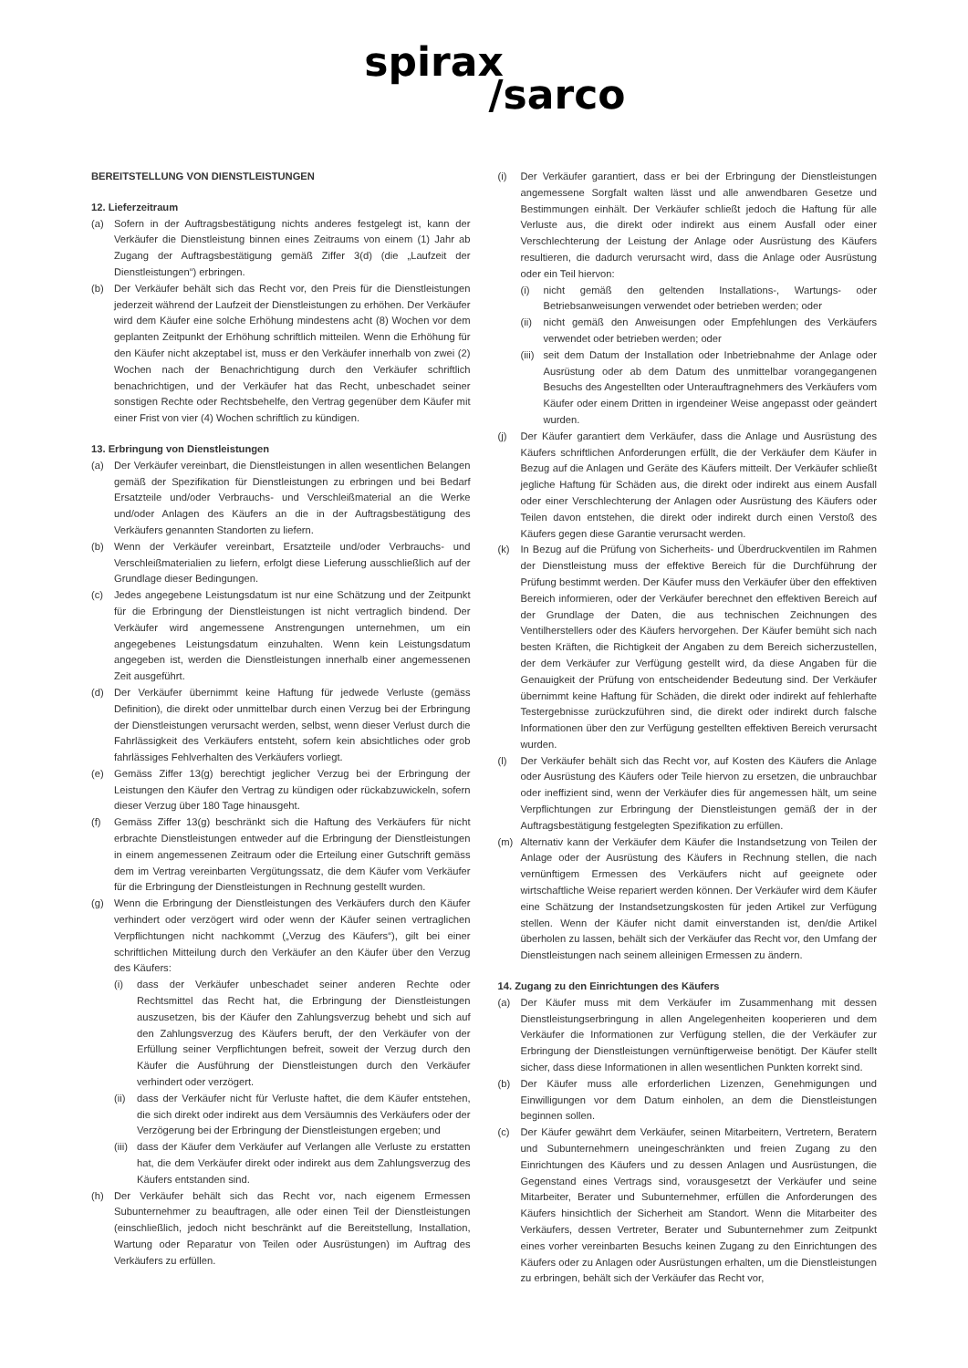spirax
/sarco
BEREITSTELLUNG VON DIENSTLEISTUNGEN
12. Lieferzeitraum
(a) Sofern in der Auftragsbestätigung nichts anderes festgelegt ist, kann der Verkäufer die Dienstleistung binnen eines Zeitraums von einem (1) Jahr ab Zugang der Auftragsbestätigung gemäß Ziffer 3(d) (die „Laufzeit der Dienstleistungen“) erbringen.
(b) Der Verkäufer behält sich das Recht vor, den Preis für die Dienstleistungen jederzeit während der Laufzeit der Dienstleistungen zu erhöhen. Der Verkäufer wird dem Käufer eine solche Erhöhung mindestens acht (8) Wochen vor dem geplanten Zeitpunkt der Erhöhung schriftlich mitteilen. Wenn die Erhöhung für den Käufer nicht akzeptabel ist, muss er den Verkäufer innerhalb von zwei (2) Wochen nach der Benachrichtigung durch den Verkäufer schriftlich benachrichtigen, und der Verkäufer hat das Recht, unbeschadet seiner sonstigen Rechte oder Rechtsbehelfe, den Vertrag gegenüber dem Käufer mit einer Frist von vier (4) Wochen schriftlich zu kündigen.
13. Erbringung von Dienstleistungen
(a) Der Verkäufer vereinbart, die Dienstleistungen in allen wesentlichen Belangen gemäß der Spezifikation für Dienstleistungen zu erbringen und bei Bedarf Ersatzteile und/oder Verbrauchs- und Verschleißmaterial an die Werke und/oder Anlagen des Käufers an die in der Auftragsbestätigung des Verkäufers genannten Standorten zu liefern.
(b) Wenn der Verkäufer vereinbart, Ersatzteile und/oder Verbrauchs- und Verschleißmaterialien zu liefern, erfolgt diese Lieferung ausschließlich auf der Grundlage dieser Bedingungen.
(c) Jedes angegebene Leistungsdatum ist nur eine Schätzung und der Zeitpunkt für die Erbringung der Dienstleistungen ist nicht vertraglich bindend. Der Verkäufer wird angemessene Anstrengungen unternehmen, um ein angegebenes Leistungsdatum einzuhalten. Wenn kein Leistungsdatum angegeben ist, werden die Dienstleistungen innerhalb einer angemessenen Zeit ausgeführt.
(d) Der Verkäufer übernimmt keine Haftung für jedwede Verluste (gemäss Definition), die direkt oder unmittelbar durch einen Verzug bei der Erbringung der Dienstleistungen verursacht werden, selbst, wenn dieser Verlust durch die Fahrlässigkeit des Verkäufers entsteht, sofern kein absichtliches oder grob fahrlässiges Fehlverhalten des Verkäufers vorliegt.
(e) Gemäss Ziffer 13(g) berechtigt jeglicher Verzug bei der Erbringung der Leistungen den Käufer den Vertrag zu kündigen oder rückabzuwickeln, sofern dieser Verzug über 180 Tage hinausgeht.
(f) Gemäss Ziffer 13(g) beschränkt sich die Haftung des Verkäufers für nicht erbrachte Dienstleistungen entweder auf die Erbringung der Dienstleistungen in einem angemessenen Zeitraum oder die Erteilung einer Gutschrift gemäss dem im Vertrag vereinbarten Vergütungssatz, die dem Käufer vom Verkäufer für die Erbringung der Dienstleistungen in Rechnung gestellt wurden.
(g) Wenn die Erbringung der Dienstleistungen des Verkäufers durch den Käufer verhindert oder verzögert wird oder wenn der Käufer seinen vertraglichen Verpflichtungen nicht nachkommt („Verzug des Käufers“), gilt bei einer schriftlichen Mitteilung durch den Verkäufer an den Käufer über den Verzug des Käufers:
(i) dass der Verkäufer unbeschadet seiner anderen Rechte oder Rechtsmittel das Recht hat, die Erbringung der Dienstleistungen auszusetzen, bis der Käufer den Zahlungsverzug behebt und sich auf den Zahlungsverzug des Käufers beruft, der den Verkäufer von der Erfüllung seiner Verpflichtungen befreit, soweit der Verzug durch den Käufer die Ausführung der Dienstleistungen durch den Verkäufer verhindert oder verzögert.
(ii) dass der Verkäufer nicht für Verluste haftet, die dem Käufer entstehen, die sich direkt oder indirekt aus dem Versäumnis des Verkäufers oder der Verzögerung bei der Erbringung der Dienstleistungen ergeben; und
(iii) dass der Käufer dem Verkäufer auf Verlangen alle Verluste zu erstatten hat, die dem Verkäufer direkt oder indirekt aus dem Zahlungsverzug des Käufers entstanden sind.
(h) Der Verkäufer behält sich das Recht vor, nach eigenem Ermessen Subunternehmer zu beauftragen, alle oder einen Teil der Dienstleistungen (einschließlich, jedoch nicht beschränkt auf die Bereitstellung, Installation, Wartung oder Reparatur von Teilen oder Ausrüstungen) im Auftrag des Verkäufers zu erfüllen.
(i) Der Verkäufer garantiert, dass er bei der Erbringung der Dienstleistungen angemessene Sorgfalt walten lässt und alle anwendbaren Gesetze und Bestimmungen einhält. Der Verkäufer schließt jedoch die Haftung für alle Verluste aus, die direkt oder indirekt aus einem Ausfall oder einer Verschlechterung der Leistung der Anlage oder Ausrüstung des Käufers resultieren, die dadurch verursacht wird, dass die Anlage oder Ausrüstung oder ein Teil hiervon:
(i) nicht gemäß den geltenden Installations-, Wartungs- oder Betriebsanweisungen verwendet oder betrieben werden; oder
(ii) nicht gemäß den Anweisungen oder Empfehlungen des Verkäufers verwendet oder betrieben werden; oder
(iii) seit dem Datum der Installation oder Inbetriebnahme der Anlage oder Ausrüstung oder ab dem Datum des unmittelbar vorangegangenen Besuchs des Angestellten oder Unterauftragnehmers des Verkäufers vom Käufer oder einem Dritten in irgendeiner Weise angepasst oder geändert wurden.
(j) Der Käufer garantiert dem Verkäufer, dass die Anlage und Ausrüstung des Käufers schriftlichen Anforderungen erfüllt, die der Verkäufer dem Käufer in Bezug auf die Anlagen und Geräte des Käufers mitteilt. Der Verkäufer schließt jegliche Haftung für Schäden aus, die direkt oder indirekt aus einem Ausfall oder einer Verschlechterung der Anlagen oder Ausrüstung des Käufers oder Teilen davon entstehen, die direkt oder indirekt durch einen Verstoß des Käufers gegen diese Garantie verursacht werden.
(k) In Bezug auf die Prüfung von Sicherheits- und Überdruckventilen im Rahmen der Dienstleistung muss der effektive Bereich für die Durchführung der Prüfung bestimmt werden. Der Käufer muss den Verkäufer über den effektiven Bereich informieren, oder der Verkäufer berechnet den effektiven Bereich auf der Grundlage der Daten, die aus technischen Zeichnungen des Ventilherstellers oder des Käufers hervorgehen. Der Käufer bemüht sich nach besten Kräften, die Richtigkeit der Angaben zu dem Bereich sicherzustellen, der dem Verkäufer zur Verfügung gestellt wird, da diese Angaben für die Genauigkeit der Prüfung von entscheidender Bedeutung sind. Der Verkäufer übernimmt keine Haftung für Schäden, die direkt oder indirekt auf fehlerhafte Testergebnisse zurückzuführen sind, die direkt oder indirekt durch falsche Informationen über den zur Verfügung gestellten effektiven Bereich verursacht wurden.
(l) Der Verkäufer behält sich das Recht vor, auf Kosten des Käufers die Anlage oder Ausrüstung des Käufers oder Teile hiervon zu ersetzen, die unbrauchbar oder ineffizient sind, wenn der Verkäufer dies für angemessen hält, um seine Verpflichtungen zur Erbringung der Dienstleistungen gemäß der in der Auftragsbestätigung festgelegten Spezifikation zu erfüllen.
(m) Alternativ kann der Verkäufer dem Käufer die Instandsetzung von Teilen der Anlage oder der Ausrüstung des Käufers in Rechnung stellen, die nach vernünftigem Ermessen des Verkäufers nicht auf geeignete oder wirtschaftliche Weise repariert werden können. Der Verkäufer wird dem Käufer eine Schätzung der Instandsetzungskosten für jeden Artikel zur Verfügung stellen. Wenn der Käufer nicht damit einverstanden ist, den/die Artikel überholen zu lassen, behält sich der Verkäufer das Recht vor, den Umfang der Dienstleistungen nach seinem alleinigen Ermessen zu ändern.
14. Zugang zu den Einrichtungen des Käufers
(a) Der Käufer muss mit dem Verkäufer im Zusammenhang mit dessen Dienstleistungserbringung in allen Angelegenheiten kooperieren und dem Verkäufer die Informationen zur Verfügung stellen, die der Verkäufer zur Erbringung der Dienstleistungen vernünftigerweise benötigt. Der Käufer stellt sicher, dass diese Informationen in allen wesentlichen Punkten korrekt sind.
(b) Der Käufer muss alle erforderlichen Lizenzen, Genehmigungen und Einwilligungen vor dem Datum einholen, an dem die Dienstleistungen beginnen sollen.
(c) Der Käufer gewährt dem Verkäufer, seinen Mitarbeitern, Vertretern, Beratern und Subunternehmern uneingeschränkten und freien Zugang zu den Einrichtungen des Käufers und zu dessen Anlagen und Ausrüstungen, die Gegenstand eines Vertrags sind, vorausgesetzt der Verkäufer und seine Mitarbeiter, Berater und Subunternehmer, erfüllen die Anforderungen des Käufers hinsichtlich der Sicherheit am Standort. Wenn die Mitarbeiter des Verkäufers, dessen Vertreter, Berater und Subunternehmer zum Zeitpunkt eines vorher vereinbarten Besuchs keinen Zugang zu den Einrichtungen des Käufers oder zu Anlagen oder Ausrüstungen erhalten, um die Dienstleistungen zu erbringen, behält sich der Verkäufer das Recht vor,